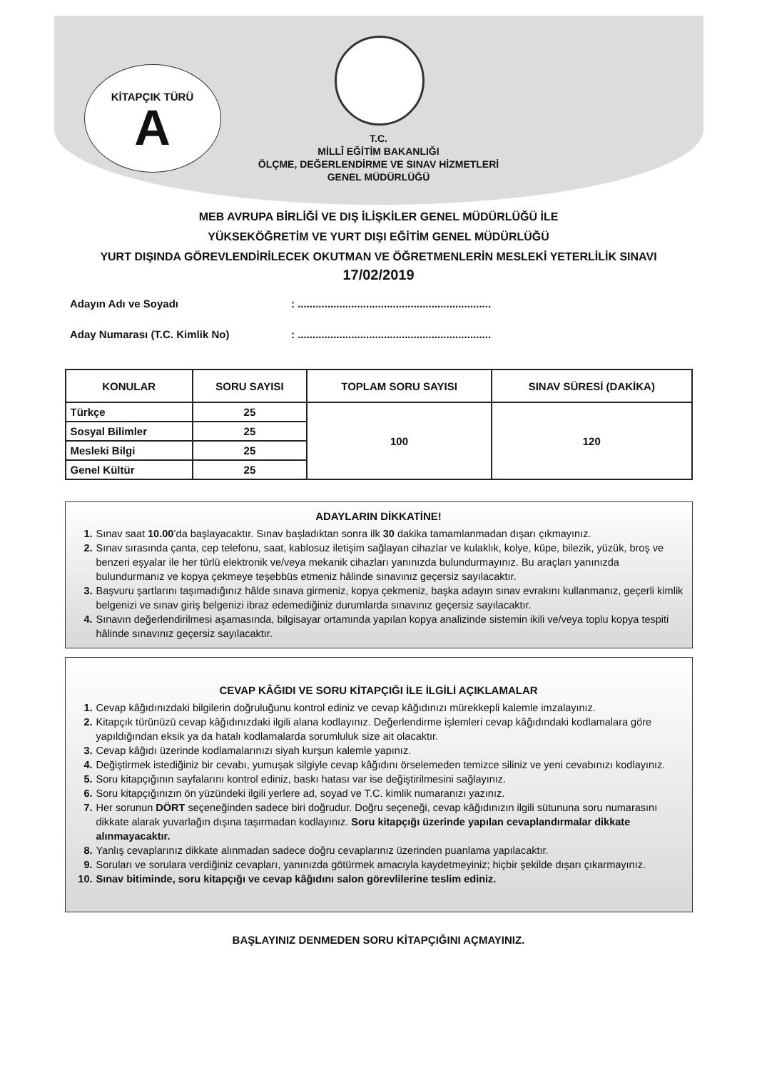KİTAPÇIK TÜRÜ
A
T.C.
MİLLÎ EĞİTİM BAKANLIĞI
ÖLÇME, DEĞERLENDİRME VE SINAV HİZMETLERİ
GENEL MÜDÜRLÜĞÜ
MEB AVRUPA BİRLİĞİ VE DIŞ İLİŞKİLER GENEL MÜDÜRLÜĞÜ İLE
YÜKSEKÖĞRETİM VE YURT DIŞI EĞİTİM GENEL MÜDÜRLÜĞÜ
YURT DIŞINDA GÖREVLENDİRİLECEK OKUTMAN VE ÖĞRETMENLERİN MESLEKİ YETERLİLİK SINAVI
17/02/2019
Adayın Adı ve Soyadı: .................................................................
Aday Numarası (T.C. Kimlik No): .................................................................
| KONULAR | SORU SAYISI | TOPLAM SORU SAYISI | SINAV SÜRESİ (DAKİKA) |
| --- | --- | --- | --- |
| Türkçe | 25 | 100 | 120 |
| Sosyal Bilimler | 25 | | |
| Mesleki Bilgi | 25 | | |
| Genel Kültür | 25 | | |
ADAYLARIN DİKKATİNE!
1. Sınav saat 10.00’da başlayacaktır. Sınav başladıktan sonra ilk 30 dakika tamamlanmadan dışarı çıkmayınız.
2. Sınav sırasında çanta, cep telefonu, saat, kablosuz iletişim sağlayan cihazlar ve kulaklık, kolye, küpe, bilezik, yüzük, broş ve benzeri eşyalar ile her türlü elektronik ve/veya mekanik cihazları yanınızda bulundurmayınız. Bu araçları yanınızda bulundurmanız ve kopya çekmeye teşebbüs etmeniz hâlinde sınavınız geçersiz sayılacaktır.
3. Başvuru şartlarını taşımadığınız hâlde sınava girmeniz, kopya çekmeniz, başka adayın sınav evrakını kullanmanız, geçerli kimlik belgenizi ve sınav giriş belgenizi ibraz edemediğiniz durumlarda sınavınız geçersiz sayılacaktır.
4. Sınavın değerlendirilmesi aşamasında, bilgisayar ortamında yapılan kopya analizinde sistemin ikili ve/veya toplu kopya tespiti hâlinde sınavınız geçersiz sayılacaktır.
CEVAP KÂĞIDI VE SORU KİTAPÇIĞI İLE İLGİLİ AÇIKLAMALAR
1. Cevap kâğıdınızdaki bilgilerin doğruluğunu kontrol ediniz ve cevap kâğıdınızı mürekkepli kalemle imzalayınız.
2. Kitapçık türünüzü cevap kâğıdınızdaki ilgili alana kodlayınız. Değerlendirme işlemleri cevap kâğıdındaki kodlamalara göre yapıldığından eksik ya da hatalı kodlamalarda sorumluluk size ait olacaktır.
3. Cevap kâğıdı üzerinde kodlamalarınızı siyah kurşun kalemle yapınız.
4. Değiştirmek istediğiniz bir cevabı, yumuşak silgiyle cevap kâğıdını örselemeden temizce siliniz ve yeni cevabınızı kodlayınız.
5. Soru kitapçığının sayfalarını kontrol ediniz, baskı hatası var ise değiştirilmesini sağlayınız.
6. Soru kitapçığınızın ön yüzündeki ilgili yerlere ad, soyad ve T.C. kimlik numaranızı yazınız.
7. Her sorunun DÖRT seçeneğinden sadece biri doğrudur. Doğru seçeneği, cevap kâğıdınızın ilgili sütununa soru numarasını dikkate alarak yuvarlağın dışına taşırmadan kodlayınız. Soru kitapçığı üzerinde yapılan cevaplandırmalar dikkate alınmayacaktır.
8. Yanlış cevaplarınız dikkate alınmadan sadece doğru cevaplarınız üzerinden puanlama yapılacaktır.
9. Soruları ve sorulara verdiğiniz cevapları, yanınızda götürmek amacıyla kaydetmeyiniz; hiçbir şekilde dışarı çıkarmayınız.
10. Sınav bitiminde, soru kitapçığı ve cevap kâğıdını salon görevlilerine teslim ediniz.
BAŞLAYINIZ DENMEDEN SORU KİTAPÇIĞINI AÇMAYINIZ.